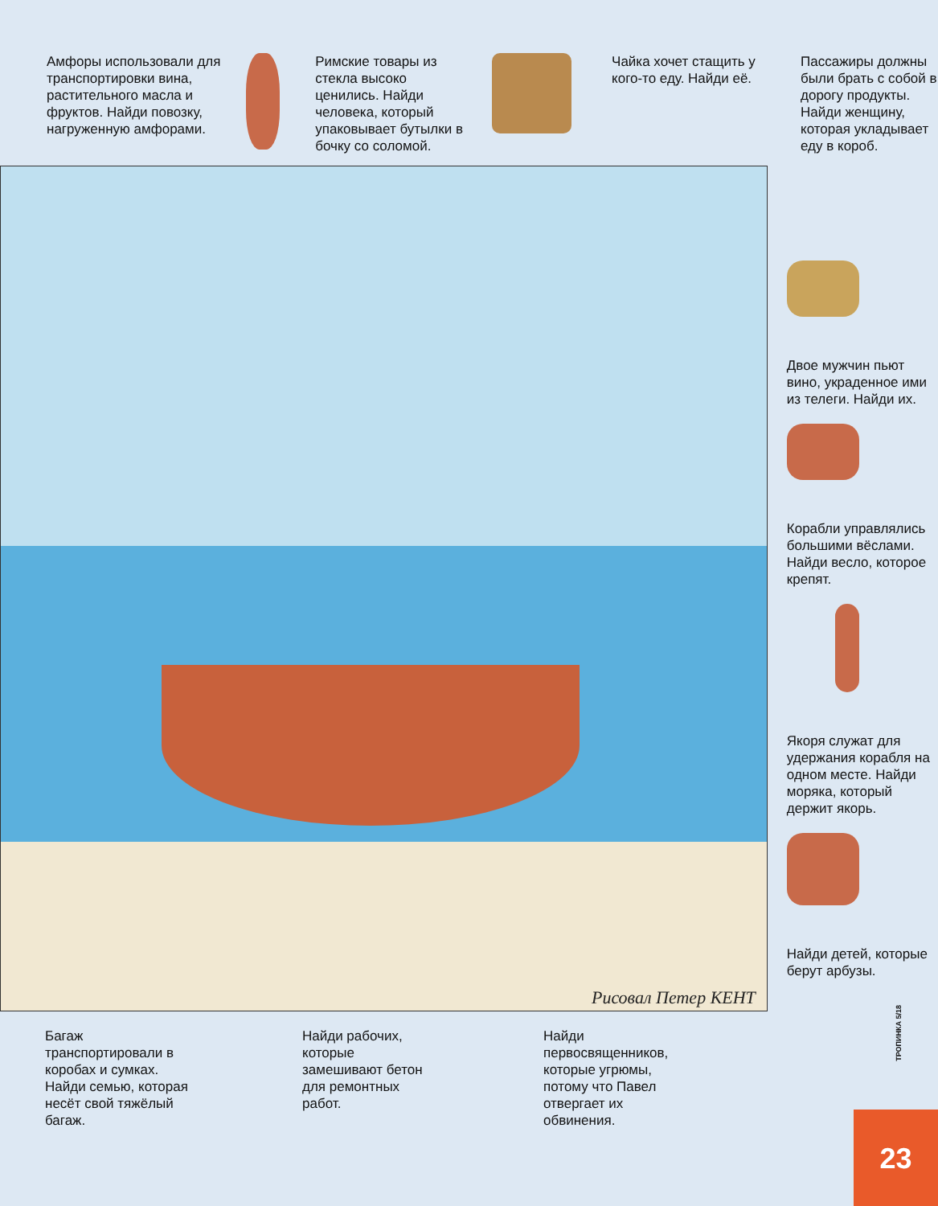Амфоры использовали для транспортировки вина, растительного масла и фруктов. Найди повозку, нагруженную амфорами.
Римские товары из стекла высоко ценились. Найди человека, который упаковывает бутылки в бочку со соломой.
Чайка хочет стащить у кого-то еду. Найди её.
Пассажиры должны были брать с собой в дорогу продукты. Найди женщину, которая укладывает еду в короб.
Рисовал Петер КЕНТ
Двое мужчин пьют вино, украденное ими из телеги. Найди их.
Корабли управлялись большими вёслами. Найди весло, которое крепят.
Якоря служат для удержания корабля на одном месте. Найди моряка, который держит якорь.
Найди детей, которые берут арбузы.
Багаж транспортировали в коробах и сумках. Найди семью, которая несёт свой тяжёлый багаж.
Найди рабочих, которые замешивают бетон для ремонтных работ.
Найди первосвященников, которые угрюмы, потому что Павел отвергает их обвинения.
ТРОПИНКА 5/18
23